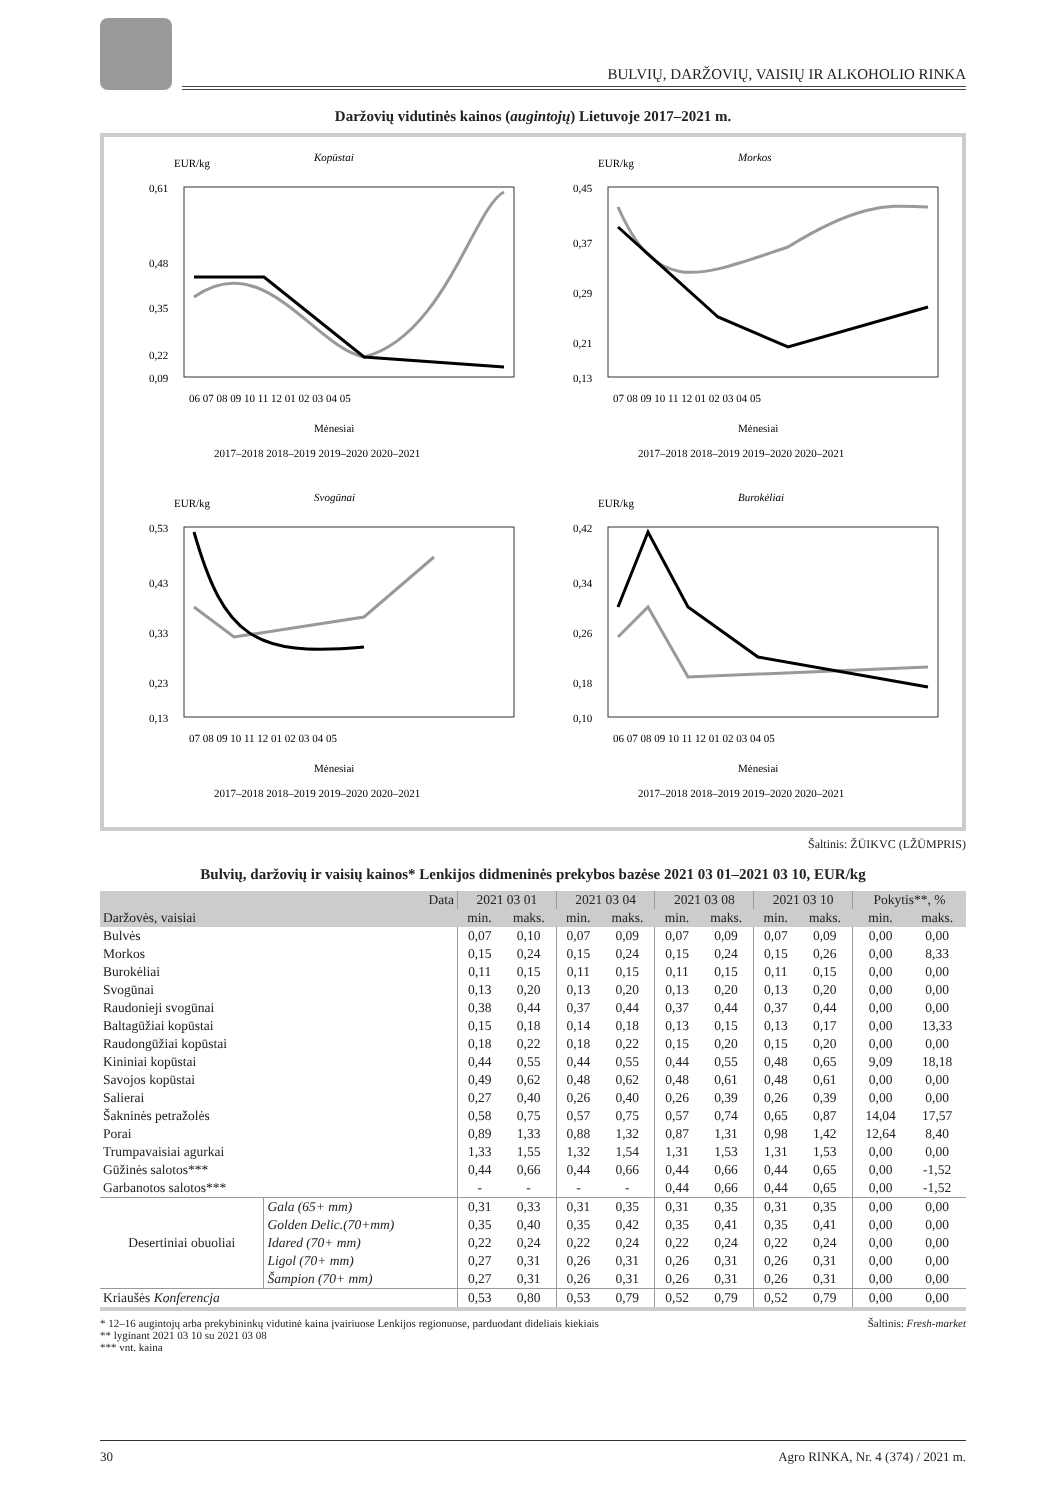BULVIŲ, DARŽOVIŲ, VAISIŲ IR ALKOHOLIO RINKA
Daržovių vidutinės kainos (augintojų) Lietuvoje 2017–2021 m.
EUR/kg
Kopūstai
0,61
0,48
0,35
0,22
0,09
06 07 08 09 10 11 12 01 02 03 04 05
Mėnesiai
2017–2018 2018–2019 2019–2020 2020–2021
EUR/kg
Morkos
0,45
0,37
0,29
0,21
0,13
07 08 09 10 11 12 01 02 03 04 05
Mėnesiai
2017–2018 2018–2019 2019–2020 2020–2021
EUR/kg
Svogūnai
0,53
0,43
0,33
0,23
0,13
07 08 09 10 11 12 01 02 03 04 05
Mėnesiai
2017–2018 2018–2019 2019–2020 2020–2021
EUR/kg
Burokėliai
0,42
0,34
0,26
0,18
0,10
06 07 08 09 10 11 12 01 02 03 04 05
Mėnesiai
2017–2018 2018–2019 2019–2020 2020–2021
Šaltinis: ŽŪIKVC (LŽŪMPRIS)
Bulvių, daržovių ir vaisių kainos* Lenkijos didmeninės prekybos bazėse 2021 03 01–2021 03 10, EUR/kg
| Data | | 2021 03 01 | | 2021 03 04 | | 2021 03 08 | | 2021 03 10 | | Pokytis**, % | |
| --- | --- | --- | --- | --- | --- | --- | --- | --- | --- | --- | --- |
| Daržovės, vaisiai | | min. | maks. | min. | maks. | min. | maks. | min. | maks. | min. | maks. |
| Bulvės | | 0,07 | 0,10 | 0,07 | 0,09 | 0,07 | 0,09 | 0,07 | 0,09 | 0,00 | 0,00 |
| Morkos | | 0,15 | 0,24 | 0,15 | 0,24 | 0,15 | 0,24 | 0,15 | 0,26 | 0,00 | 8,33 |
| Burokėliai | | 0,11 | 0,15 | 0,11 | 0,15 | 0,11 | 0,15 | 0,11 | 0,15 | 0,00 | 0,00 |
| Svogūnai | | 0,13 | 0,20 | 0,13 | 0,20 | 0,13 | 0,20 | 0,13 | 0,20 | 0,00 | 0,00 |
| Raudonieji svogūnai | | 0,38 | 0,44 | 0,37 | 0,44 | 0,37 | 0,44 | 0,37 | 0,44 | 0,00 | 0,00 |
| Baltagūžiai kopūstai | | 0,15 | 0,18 | 0,14 | 0,18 | 0,13 | 0,15 | 0,13 | 0,17 | 0,00 | 13,33 |
| Raudongūžiai kopūstai | | 0,18 | 0,22 | 0,18 | 0,22 | 0,15 | 0,20 | 0,15 | 0,20 | 0,00 | 0,00 |
| Kininiai kopūstai | | 0,44 | 0,55 | 0,44 | 0,55 | 0,44 | 0,55 | 0,48 | 0,65 | 9,09 | 18,18 |
| Savojos kopūstai | | 0,49 | 0,62 | 0,48 | 0,62 | 0,48 | 0,61 | 0,48 | 0,61 | 0,00 | 0,00 |
| Salierai | | 0,27 | 0,40 | 0,26 | 0,40 | 0,26 | 0,39 | 0,26 | 0,39 | 0,00 | 0,00 |
| Šakninės petražolės | | 0,58 | 0,75 | 0,57 | 0,75 | 0,57 | 0,74 | 0,65 | 0,87 | 14,04 | 17,57 |
| Porai | | 0,89 | 1,33 | 0,88 | 1,32 | 0,87 | 1,31 | 0,98 | 1,42 | 12,64 | 8,40 |
| Trumpavaisiai agurkai | | 1,33 | 1,55 | 1,32 | 1,54 | 1,31 | 1,53 | 1,31 | 1,53 | 0,00 | 0,00 |
| Gūžinės salotos*** | | 0,44 | 0,66 | 0,44 | 0,66 | 0,44 | 0,66 | 0,44 | 0,65 | 0,00 | -1,52 |
| Garbanotos salotos*** | | - | - | - | - | 0,44 | 0,66 | 0,44 | 0,65 | 0,00 | -1,52 |
| Desertiniai obuoliai | Gala (65+ mm) | 0,31 | 0,33 | 0,31 | 0,35 | 0,31 | 0,35 | 0,31 | 0,35 | 0,00 | 0,00 |
| | Golden Delic.(70+mm) | 0,35 | 0,40 | 0,35 | 0,42 | 0,35 | 0,41 | 0,35 | 0,41 | 0,00 | 0,00 |
| | Idared (70+ mm) | 0,22 | 0,24 | 0,22 | 0,24 | 0,22 | 0,24 | 0,22 | 0,24 | 0,00 | 0,00 |
| | Ligol (70+ mm) | 0,27 | 0,31 | 0,26 | 0,31 | 0,26 | 0,31 | 0,26 | 0,31 | 0,00 | 0,00 |
| | Šampion (70+ mm) | 0,27 | 0,31 | 0,26 | 0,31 | 0,26 | 0,31 | 0,26 | 0,31 | 0,00 | 0,00 |
| Kriaušės Konferencja | | 0,53 | 0,80 | 0,53 | 0,79 | 0,52 | 0,79 | 0,52 | 0,79 | 0,00 | 0,00 |
* 12–16 augintojų arba prekybininkų vidutinė kaina įvairiuose Lenkijos regionuose, parduodant dideliais kiekiais Šaltinis: Fresh-market
** lyginant 2021 03 10 su 2021 03 08
*** vnt. kaina
30 Agro RINKA, Nr. 4 (374) / 2021 m.